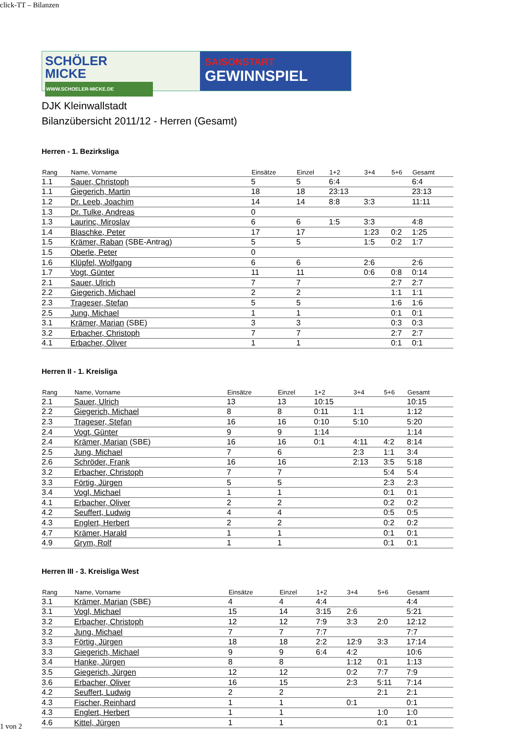click-TT – Bilanzen
SCHÖLER
MICKE
WWW.SCHOELER-MICKE.DE
SAISONSTART
GEWINNSPIEL
DJK Kleinwallstadt
Bilanzübersicht 2011/12 - Herren (Gesamt)
Herren - 1. Bezirksliga
| Rang | Name, Vorname | Einsätze | Einzel | 1+2 | 3+4 | 5+6 | Gesamt |
| --- | --- | --- | --- | --- | --- | --- | --- |
| 1.1 | Sauer, Christoph | 5 | 5 | 6:4 | | | 6:4 |
| 1.1 | Giegerich, Martin | 18 | 18 | 23:13 | | | 23:13 |
| 1.2 | Dr. Leeb, Joachim | 14 | 14 | 8:8 | 3:3 | | 11:11 |
| 1.3 | Dr. Tulke, Andreas | 0 | | | | | |
| 1.3 | Laurinc, Miroslav | 6 | 6 | 1:5 | 3:3 | | 4:8 |
| 1.4 | Blaschke, Peter | 17 | 17 | | 1:23 | 0:2 | 1:25 |
| 1.5 | Krämer, Raban (SBE-Antrag) | 5 | 5 | | 1:5 | 0:2 | 1:7 |
| 1.5 | Oberle, Peter | 0 | | | | | |
| 1.6 | Klüpfel, Wolfgang | 6 | 6 | | 2:6 | | 2:6 |
| 1.7 | Vogt, Günter | 11 | 11 | | 0:6 | 0:8 | 0:14 |
| 2.1 | Sauer, Ulrich | 7 | 7 | | | 2:7 | 2:7 |
| 2.2 | Giegerich, Michael | 2 | 2 | | | 1:1 | 1:1 |
| 2.3 | Trageser, Stefan | 5 | 5 | | | 1:6 | 1:6 |
| 2.5 | Jung, Michael | 1 | 1 | | | 0:1 | 0:1 |
| 3.1 | Krämer, Marian (SBE) | 3 | 3 | | | 0:3 | 0:3 |
| 3.2 | Erbacher, Christoph | 7 | 7 | | | 2:7 | 2:7 |
| 4.1 | Erbacher, Oliver | 1 | 1 | | | 0:1 | 0:1 |
Herren II - 1. Kreisliga
| Rang | Name, Vorname | Einsätze | Einzel | 1+2 | 3+4 | 5+6 | Gesamt |
| --- | --- | --- | --- | --- | --- | --- | --- |
| 2.1 | Sauer, Ulrich | 13 | 13 | 10:15 | | | 10:15 |
| 2.2 | Giegerich, Michael | 8 | 8 | 0:11 | 1:1 | | 1:12 |
| 2.3 | Trageser, Stefan | 16 | 16 | 0:10 | 5:10 | | 5:20 |
| 2.4 | Vogt, Günter | 9 | 9 | 1:14 | | | 1:14 |
| 2.4 | Krämer, Marian (SBE) | 16 | 16 | 0:1 | 4:11 | 4:2 | 8:14 |
| 2.5 | Jung, Michael | 7 | 6 | | 2:3 | 1:1 | 3:4 |
| 2.6 | Schröder, Frank | 16 | 16 | | 2:13 | 3:5 | 5:18 |
| 3.2 | Erbacher, Christoph | 7 | 7 | | | 5:4 | 5:4 |
| 3.3 | Förtig, Jürgen | 5 | 5 | | | 2:3 | 2:3 |
| 3.4 | Vogl, Michael | 1 | 1 | | | 0:1 | 0:1 |
| 4.1 | Erbacher, Oliver | 2 | 2 | | | 0:2 | 0:2 |
| 4.2 | Seuffert, Ludwig | 4 | 4 | | | 0:5 | 0:5 |
| 4.3 | Englert, Herbert | 2 | 2 | | | 0:2 | 0:2 |
| 4.7 | Krämer, Harald | 1 | 1 | | | 0:1 | 0:1 |
| 4.9 | Grym, Rolf | 1 | 1 | | | 0:1 | 0:1 |
Herren III - 3. Kreisliga West
| Rang | Name, Vorname | Einsätze | Einzel | 1+2 | 3+4 | 5+6 | Gesamt |
| --- | --- | --- | --- | --- | --- | --- | --- |
| 3.1 | Krämer, Marian (SBE) | 4 | 4 | 4:4 | | | 4:4 |
| 3.1 | Vogl, Michael | 15 | 14 | 3:15 | 2:6 | | 5:21 |
| 3.2 | Erbacher, Christoph | 12 | 12 | 7:9 | 3:3 | 2:0 | 12:12 |
| 3.2 | Jung, Michael | 7 | 7 | 7:7 | | | 7:7 |
| 3.3 | Förtig, Jürgen | 18 | 18 | 2:2 | 12:9 | 3:3 | 17:14 |
| 3.3 | Giegerich, Michael | 9 | 9 | 6:4 | 4:2 | | 10:6 |
| 3.4 | Hanke, Jürgen | 8 | 8 | | 1:12 | 0:1 | 1:13 |
| 3.5 | Giegerich, Jürgen | 12 | 12 | | 0:2 | 7:7 | 7:9 |
| 3.6 | Erbacher, Oliver | 16 | 15 | | 2:3 | 5:11 | 7:14 |
| 4.2 | Seuffert, Ludwig | 2 | 2 | | | 2:1 | 2:1 |
| 4.3 | Fischer, Reinhard | 1 | 1 | | 0:1 | | 0:1 |
| 4.3 | Englert, Herbert | 1 | 1 | | | 1:0 | 1:0 |
| 4.6 | Kittel, Jürgen | 1 | 1 | | | 0:1 | 0:1 |
1 von 2